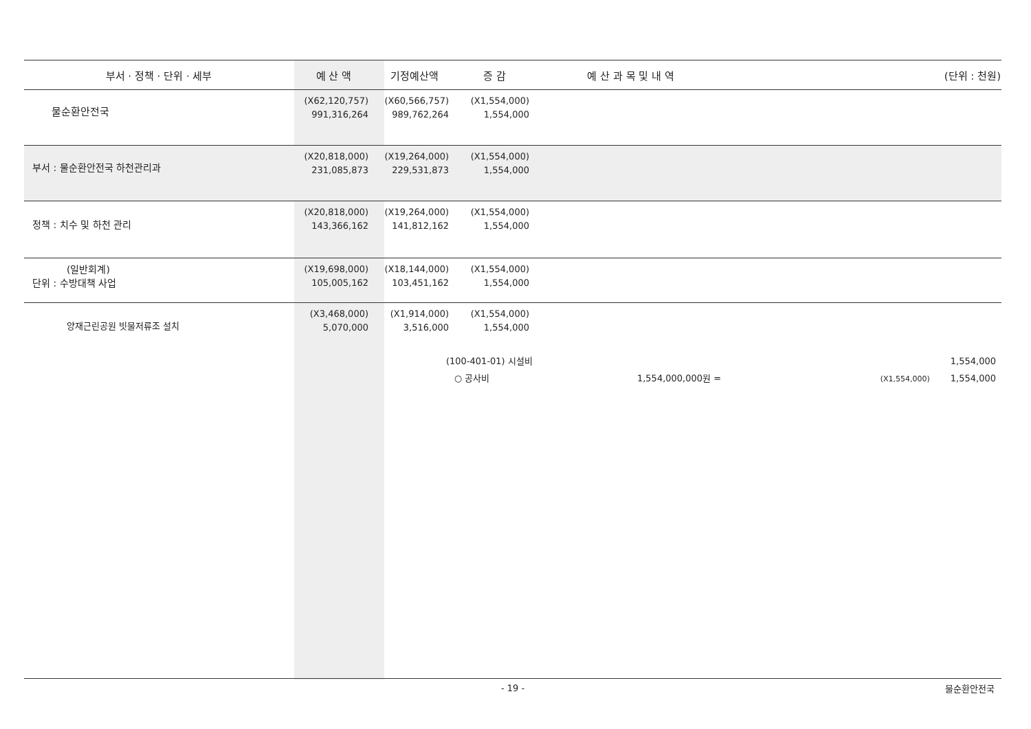| 부서 · 정책 · 단위 · 세부 | 예 산 액 | 기정예산액 | 증 감 | 예 산 과 목 및 내 역 | (단위 : 천원) |
| --- | --- | --- | --- | --- | --- |
| 물순환안전국 | (X62,120,757) 991,316,264 | (X60,566,757) 989,762,264 | (X1,554,000) 1,554,000 | | |
| 부서 : 물순환안전국 하천관리과 | (X20,818,000) 231,085,873 | (X19,264,000) 229,531,873 | (X1,554,000) 1,554,000 | | |
| 정책 : 치수 및 하천 관리 | (X20,818,000) 143,366,162 | (X19,264,000) 141,812,162 | (X1,554,000) 1,554,000 | | |
| (일반회계) 단위 : 수방대책 사업 | (X19,698,000) 105,005,162 | (X18,144,000) 103,451,162 | (X1,554,000) 1,554,000 | | |
| 양재근린공원 빗물저류조 설치 | (X3,468,000) 5,070,000 | (X1,914,000) 3,516,000 | (X1,554,000) 1,554,000 | | |
| | | | (100-401-01) 시설비 ○ 공사비 1,554,000,000원 = | | 1,554,000 (X1,554,000) 1,554,000 |
- 19 -
물순환안전국